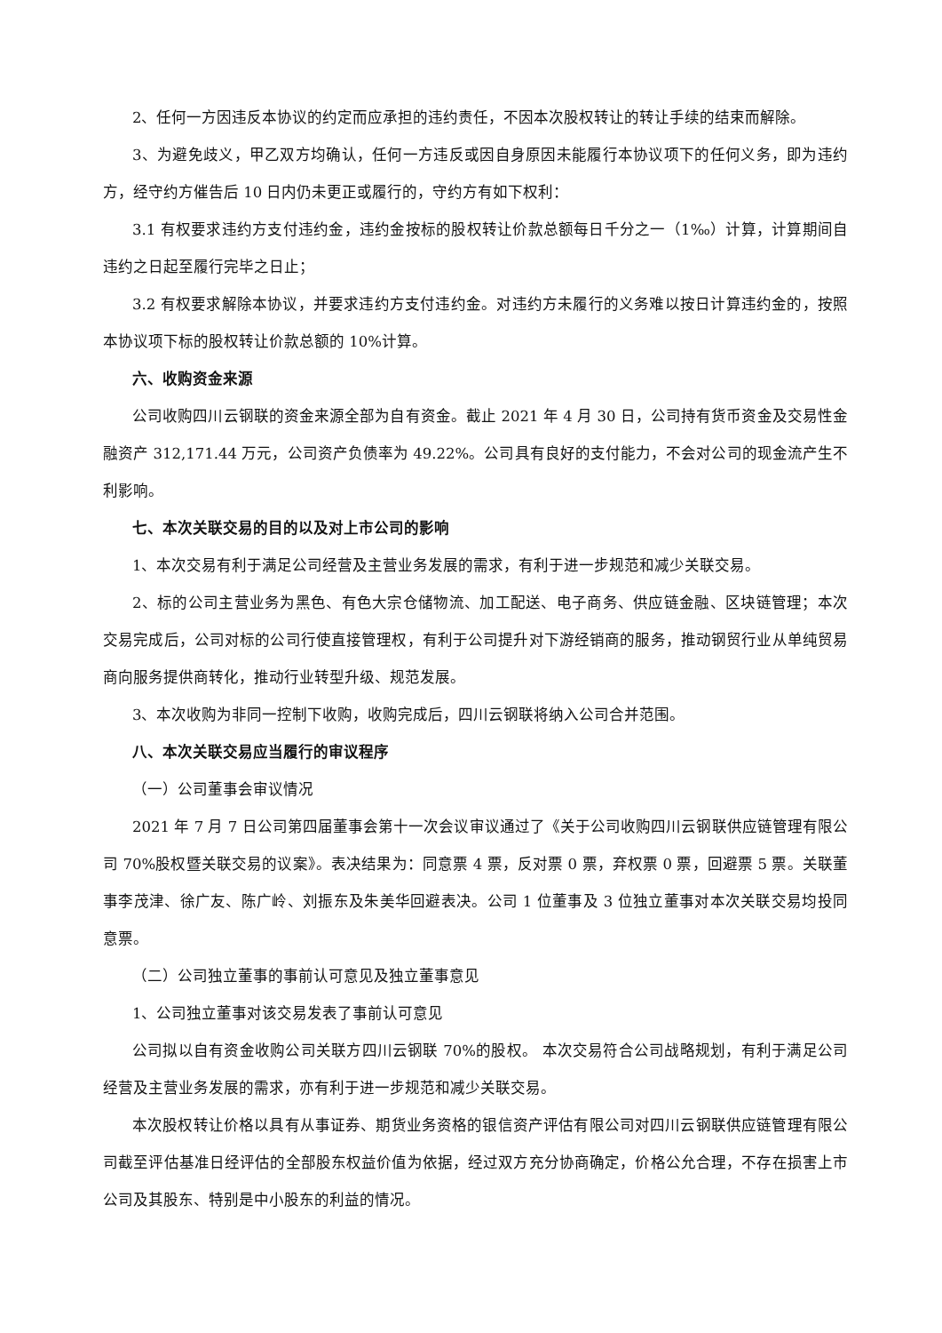2、任何一方因违反本协议的约定而应承担的违约责任，不因本次股权转让的转让手续的结束而解除。
3、为避免歧义，甲乙双方均确认，任何一方违反或因自身原因未能履行本协议项下的任何义务，即为违约方，经守约方催告后 10 日内仍未更正或履行的，守约方有如下权利：
3.1 有权要求违约方支付违约金，违约金按标的股权转让价款总额每日千分之一（1‰）计算，计算期间自违约之日起至履行完毕之日止；
3.2 有权要求解除本协议，并要求违约方支付违约金。对违约方未履行的义务难以按日计算违约金的，按照本协议项下标的股权转让价款总额的 10%计算。
六、收购资金来源
公司收购四川云钢联的资金来源全部为自有资金。截止 2021 年 4 月 30 日，公司持有货币资金及交易性金融资产 312,171.44 万元，公司资产负债率为 49.22%。公司具有良好的支付能力，不会对公司的现金流产生不利影响。
七、本次关联交易的目的以及对上市公司的影响
1、本次交易有利于满足公司经营及主营业务发展的需求，有利于进一步规范和减少关联交易。
2、标的公司主营业务为黑色、有色大宗仓储物流、加工配送、电子商务、供应链金融、区块链管理；本次交易完成后，公司对标的公司行使直接管理权，有利于公司提升对下游经销商的服务，推动钢贸行业从单纯贸易商向服务提供商转化，推动行业转型升级、规范发展。
3、本次收购为非同一控制下收购，收购完成后，四川云钢联将纳入公司合并范围。
八、本次关联交易应当履行的审议程序
（一）公司董事会审议情况
2021 年 7 月 7 日公司第四届董事会第十一次会议审议通过了《关于公司收购四川云钢联供应链管理有限公司 70%股权暨关联交易的议案》。表决结果为：同意票 4 票，反对票 0 票，弃权票 0 票，回避票 5 票。关联董事李茂津、徐广友、陈广岭、刘振东及朱美华回避表决。公司 1 位董事及 3 位独立董事对本次关联交易均投同意票。
（二）公司独立董事的事前认可意见及独立董事意见
1、公司独立董事对该交易发表了事前认可意见
公司拟以自有资金收购公司关联方四川云钢联 70%的股权。 本次交易符合公司战略规划，有利于满足公司经营及主营业务发展的需求，亦有利于进一步规范和减少关联交易。
本次股权转让价格以具有从事证券、期货业务资格的银信资产评估有限公司对四川云钢联供应链管理有限公司截至评估基准日经评估的全部股东权益价值为依据，经过双方充分协商确定，价格公允合理，不存在损害上市公司及其股东、特别是中小股东的利益的情况。